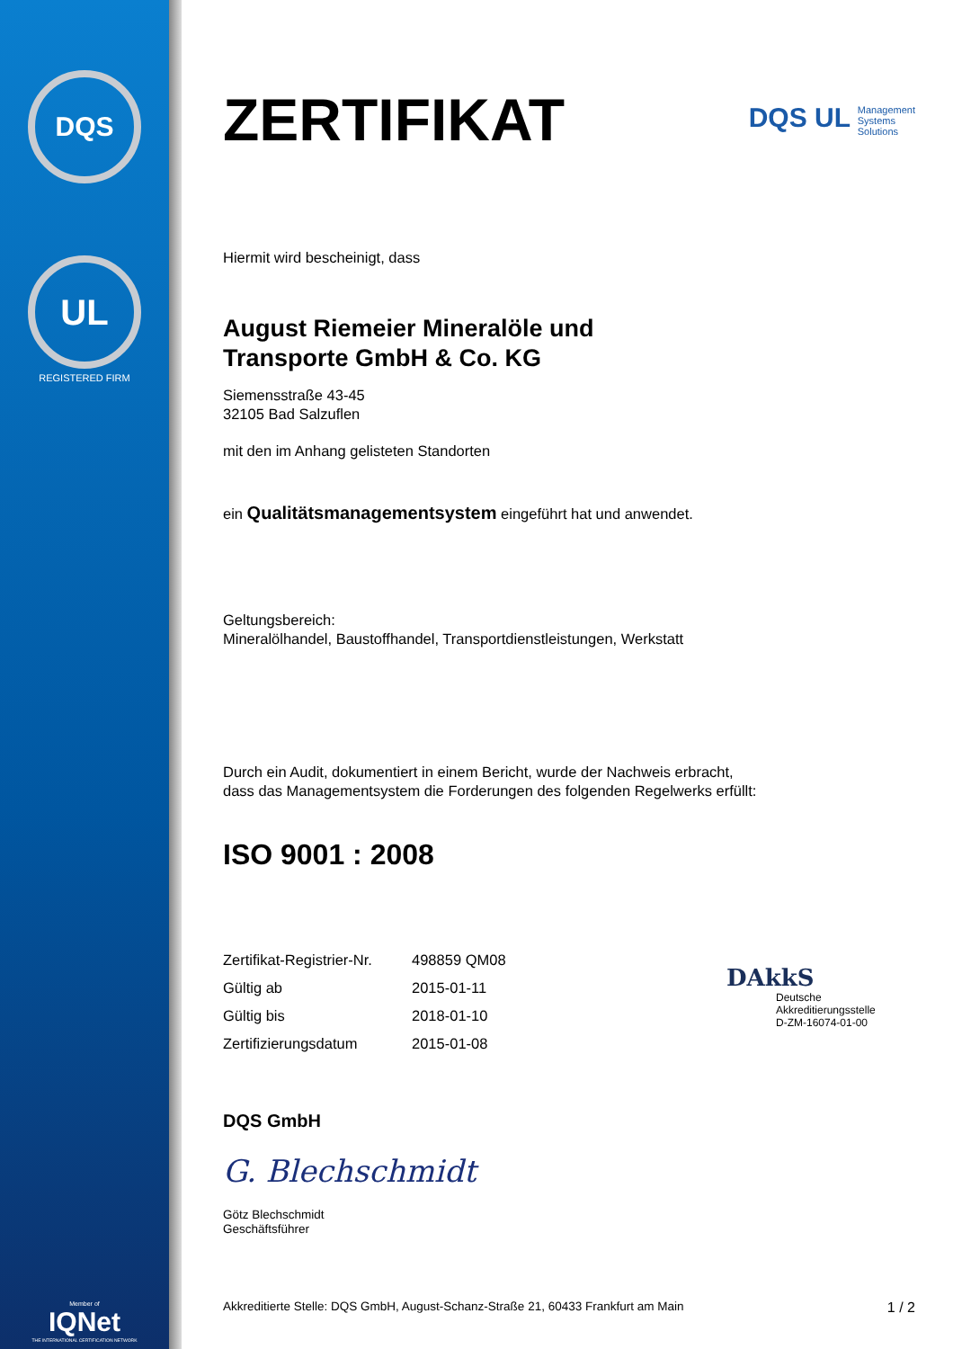DQS
UL
REGISTERED FIRM
Member of
IQNet
THE INTERNATIONAL CERTIFICATION NETWORK
ZERTIFIKAT
DQS UL Management
Systems
Solutions
Hiermit wird bescheinigt, dass
August Riemeier Mineralöle und
Transporte GmbH & Co. KG
Siemensstraße 43-45
32105 Bad Salzuflen
mit den im Anhang gelisteten Standorten
ein Qualitätsmanagementsystem eingeführt hat und anwendet.
Geltungsbereich:
Mineralölhandel, Baustoffhandel, Transportdienstleistungen, Werkstatt
Durch ein Audit, dokumentiert in einem Bericht, wurde der Nachweis erbracht,
dass das Managementsystem die Forderungen des folgenden Regelwerks erfüllt:
ISO 9001 : 2008
| Zertifikat-Registrier-Nr. | 498859 QM08 |
| Gültig ab | 2015-01-11 |
| Gültig bis | 2018-01-10 |
| Zertifizierungsdatum | 2015-01-08 |
DAkkS
Deutsche
Akkreditierungsstelle
D-ZM-16074-01-00
DQS GmbH
G. Blechschmidt
Götz Blechschmidt
Geschäftsführer
Akkreditierte Stelle: DQS GmbH, August-Schanz-Straße 21, 60433 Frankfurt am Main 1 / 2